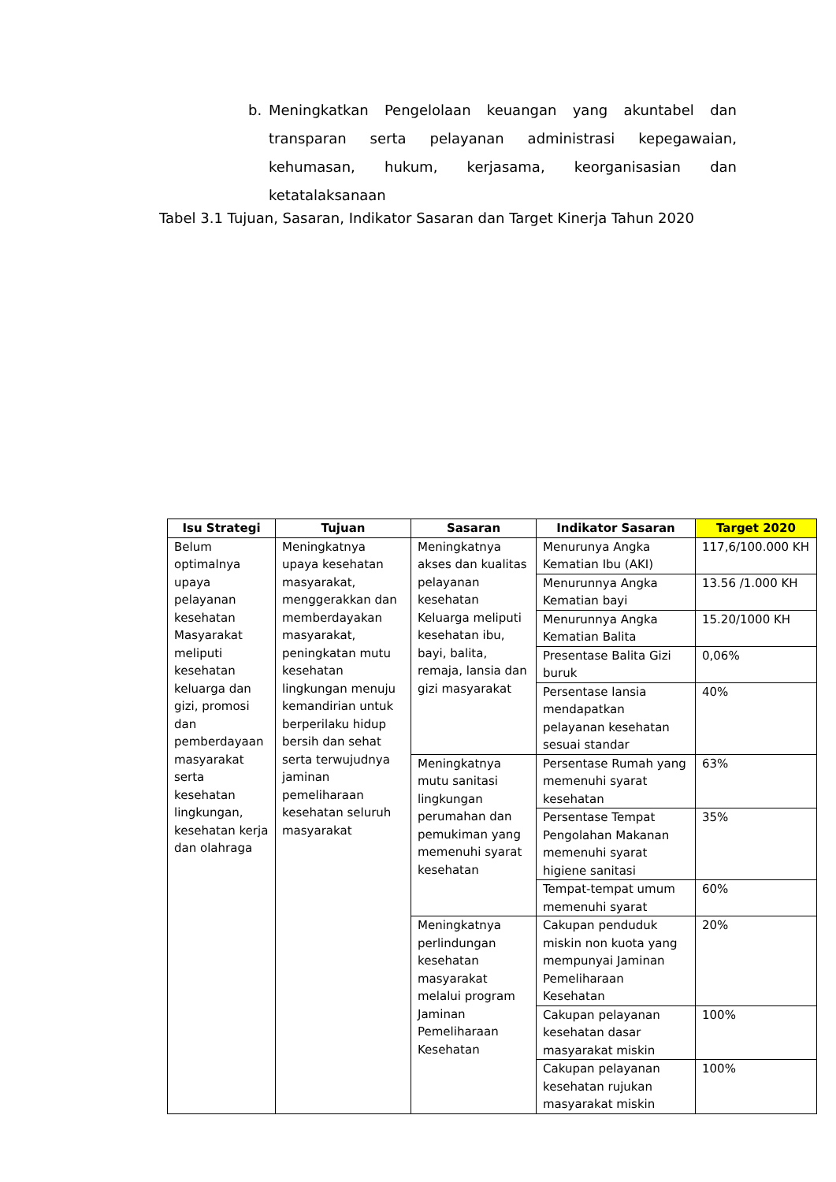b.
Meningkatkan Pengelolaan keuangan yang akuntabel dan transparan serta pelayanan administrasi kepegawaian, kehumasan, hukum, kerjasama, keorganisasian dan ketatalaksanaan
Tabel 3.1 Tujuan, Sasaran, Indikator Sasaran dan Target Kinerja Tahun 2020
| Isu Strategi | Tujuan | Sasaran | Indikator Sasaran | Target 2020 |
| --- | --- | --- | --- | --- |
| Belum optimalnya upaya pelayanan kesehatan Masyarakat meliputi kesehatan keluarga dan gizi, promosi dan pemberdayaan masyarakat serta kesehatan lingkungan, kesehatan kerja dan olahraga | Meningkatnya upaya kesehatan masyarakat, menggerakkan dan memberdayakan masyarakat, peningkatan mutu kesehatan lingkungan menuju kemandirian untuk berperilaku hidup bersih dan sehat serta terwujudnya jaminan pemeliharaan kesehatan seluruh masyarakat | Meningkatnya akses dan kualitas pelayanan kesehatan Keluarga meliputi kesehatan ibu, bayi, balita, remaja, lansia dan gizi masyarakat | Menurunya Angka Kematian Ibu (AKI) | 117,6/100.000 KH |
| | | | Menurunnya Angka Kematian bayi | 13.56 /1.000 KH |
| | | | Menurunnya Angka Kematian Balita | 15.20/1000 KH |
| | | | Presentase Balita Gizi buruk | 0,06% |
| | | | Persentase lansia mendapatkan pelayanan kesehatan sesuai standar | 40% |
| | | Meningkatnya mutu sanitasi lingkungan perumahan dan pemukiman yang memenuhi syarat kesehatan | Persentase Rumah yang memenuhi syarat kesehatan | 63% |
| | | | Persentase Tempat Pengolahan Makanan memenuhi syarat higiene sanitasi | 35% |
| | | | Tempat-tempat umum memenuhi syarat | 60% |
| | | Meningkatnya perlindungan kesehatan masyarakat melalui program Jaminan Pemeliharaan Kesehatan | Cakupan penduduk miskin non kuota yang mempunyai Jaminan Pemeliharaan Kesehatan | 20% |
| | | | Cakupan pelayanan kesehatan dasar masyarakat miskin | 100% |
| | | | Cakupan pelayanan kesehatan rujukan masyarakat miskin | 100% |